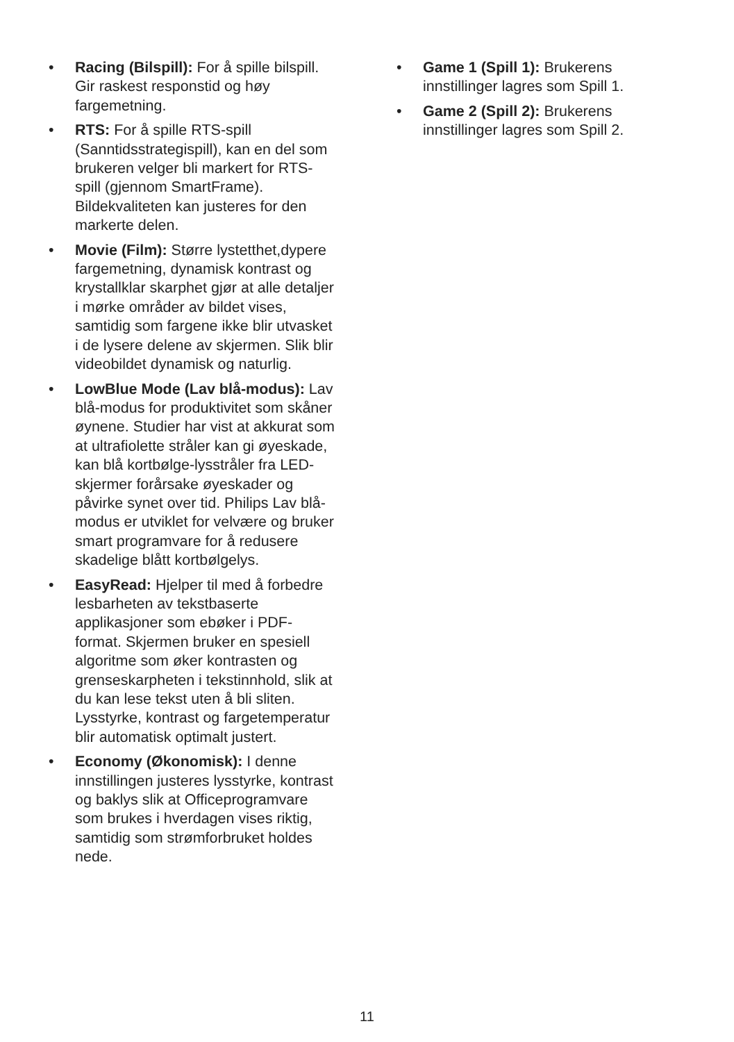• Racing (Bilspill): For å spille bilspill. Gir raskest responstid og høy fargemetning.
• RTS: For å spille RTS-spill (Sanntidsstrategispill), kan en del som brukeren velger bli markert for RTS-spill (gjennom SmartFrame). Bildekvaliteten kan justeres for den markerte delen.
• Movie (Film): Større lystetthet,dypere fargemetning, dynamisk kontrast og krystallklar skarphet gjør at alle detaljer i mørke områder av bildet vises, samtidig som fargene ikke blir utvasket i de lysere delene av skjermen. Slik blir videobildet dynamisk og naturlig.
• LowBlue Mode (Lav blå-modus): Lav blå-modus for produktivitet som skåner øynene. Studier har vist at akkurat som at ultrafiolette stråler kan gi øyeskade, kan blå kortbølge-lysstråler fra LED-skjermer forårsake øyeskader og påvirke synet over tid. Philips Lav blå-modus er utviklet for velvære og bruker smart programvare for å redusere skadelige blått kortbølgelys.
• EasyRead: Hjelper til med å forbedre lesbarheten av tekstbaserte applikasjoner som ebøker i PDF-format. Skjermen bruker en spesiell algoritme som øker kontrasten og grenseskarpheten i tekstinnhold, slik at du kan lese tekst uten å bli sliten. Lysstyrke, kontrast og fargetemperatur blir automatisk optimalt justert.
• Economy (Økonomisk): I denne innstillingen justeres lysstyrke, kontrast og baklys slik at Officeprogramvare som brukes i hverdagen vises riktig, samtidig som strømforbruket holdes nede.
• Game 1 (Spill 1): Brukerens innstillinger lagres som Spill 1.
• Game 2 (Spill 2): Brukerens innstillinger lagres som Spill 2.
11